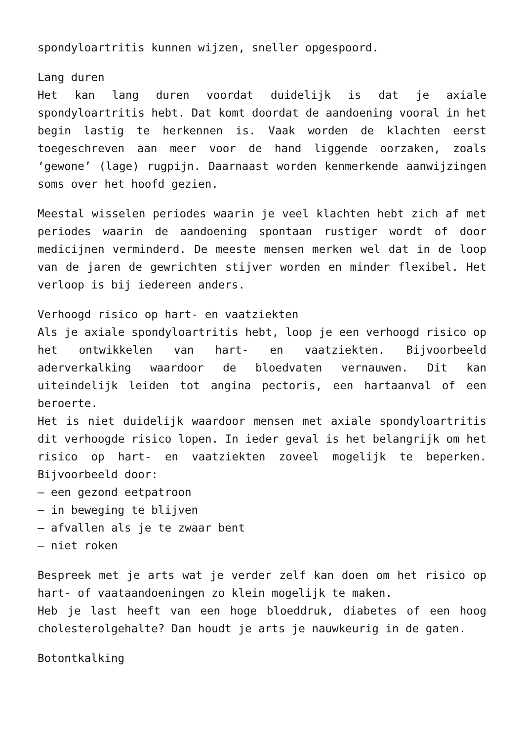spondyloartritis kunnen wijzen, sneller opgespoord.
Lang duren
Het kan lang duren voordat duidelijk is dat je axiale spondyloartritis hebt. Dat komt doordat de aandoening vooral in het begin lastig te herkennen is. Vaak worden de klachten eerst toegeschreven aan meer voor de hand liggende oorzaken, zoals ‘gewone’ (lage) rugpijn. Daarnaast worden kenmerkende aanwijzingen soms over het hoofd gezien.
Meestal wisselen periodes waarin je veel klachten hebt zich af met periodes waarin de aandoening spontaan rustiger wordt of door medicijnen verminderd. De meeste mensen merken wel dat in de loop van de jaren de gewrichten stijver worden en minder flexibel. Het verloop is bij iedereen anders.
Verhoogd risico op hart- en vaatziekten
Als je axiale spondyloartritis hebt, loop je een verhoogd risico op het ontwikkelen van hart- en vaatziekten. Bijvoorbeeld aderverkalking waardoor de bloedvaten vernauwen. Dit kan uiteindelijk leiden tot angina pectoris, een hartaanval of een beroerte.
Het is niet duidelijk waardoor mensen met axiale spondyloartritis dit verhoogde risico lopen. In ieder geval is het belangrijk om het risico op hart- en vaatziekten zoveel mogelijk te beperken. Bijvoorbeeld door:
– een gezond eetpatroon
– in beweging te blijven
– afvallen als je te zwaar bent
– niet roken
Bespreek met je arts wat je verder zelf kan doen om het risico op hart- of vaataandoeningen zo klein mogelijk te maken.
Heb je last heeft van een hoge bloeddruk, diabetes of een hoog cholesterolgehalte? Dan houdt je arts je nauwkeurig in de gaten.
Botontkalking